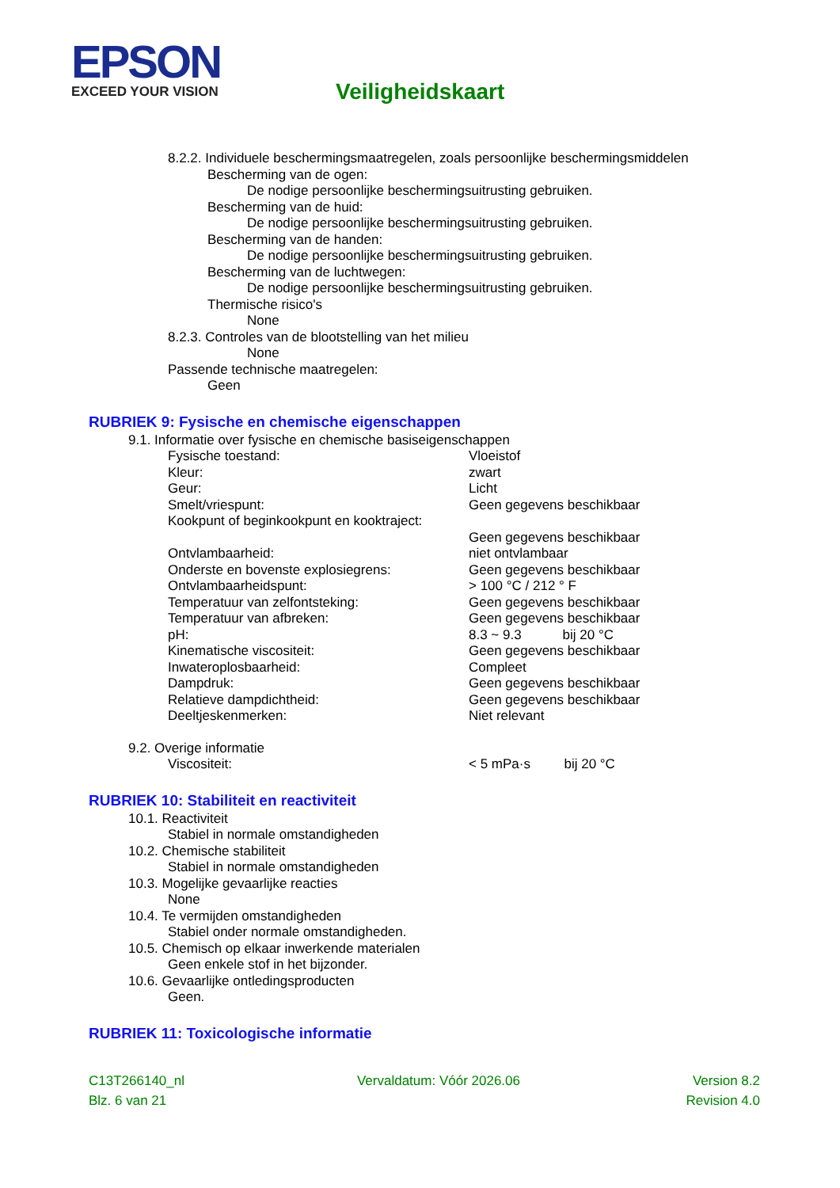EPSON
EXCEED YOUR VISION
Veiligheidskaart
8.2.2. Individuele beschermingsmaatregelen, zoals persoonlijke beschermingsmiddelen
Bescherming van de ogen:
De nodige persoonlijke beschermingsuitrusting gebruiken.
Bescherming van de huid:
De nodige persoonlijke beschermingsuitrusting gebruiken.
Bescherming van de handen:
De nodige persoonlijke beschermingsuitrusting gebruiken.
Bescherming van de luchtwegen:
De nodige persoonlijke beschermingsuitrusting gebruiken.
Thermische risico's
None
8.2.3. Controles van de blootstelling van het milieu
None
Passende technische maatregelen:
Geen
RUBRIEK 9: Fysische en chemische eigenschappen
9.1. Informatie over fysische en chemische basiseigenschappen
| Fysische toestand: | Vloeistof |
| Kleur: | zwart |
| Geur: | Licht |
| Smelt/vriespunt: | Geen gegevens beschikbaar |
| Kookpunt of beginkookpunt en kooktraject: | |
| | Geen gegevens beschikbaar |
| Ontvlambaarheid: | niet ontvlambaar |
| Onderste en bovenste explosiegrens: | Geen gegevens beschikbaar |
| Ontvlambaarheidspunt: | > 100 °C / 212 ° F |
| Temperatuur van zelfontsteking: | Geen gegevens beschikbaar |
| Temperatuur van afbreken: | Geen gegevens beschikbaar |
| pH: | 8.3 ~ 9.3 bij 20 °C |
| Kinematische viscositeit: | Geen gegevens beschikbaar |
| Inwateroplosbaarheid: | Compleet |
| Dampdruk: | Geen gegevens beschikbaar |
| Relatieve dampdichtheid: | Geen gegevens beschikbaar |
| Deeltjeskenmerken: | Niet relevant |
9.2. Overige informatie
| Viscositeit: | < 5 mPa·s bij 20 °C |
RUBRIEK 10: Stabiliteit en reactiviteit
10.1. Reactiviteit
Stabiel in normale omstandigheden
10.2. Chemische stabiliteit
Stabiel in normale omstandigheden
10.3. Mogelijke gevaarlijke reacties
None
10.4. Te vermijden omstandigheden
Stabiel onder normale omstandigheden.
10.5. Chemisch op elkaar inwerkende materialen
Geen enkele stof in het bijzonder.
10.6. Gevaarlijke ontledingsproducten
Geen.
RUBRIEK 11: Toxicologische informatie
C13T266140_nl Vervaldatum: Vóór 2026.06 Version 8.2
Blz. 6 van 21 Revision 4.0